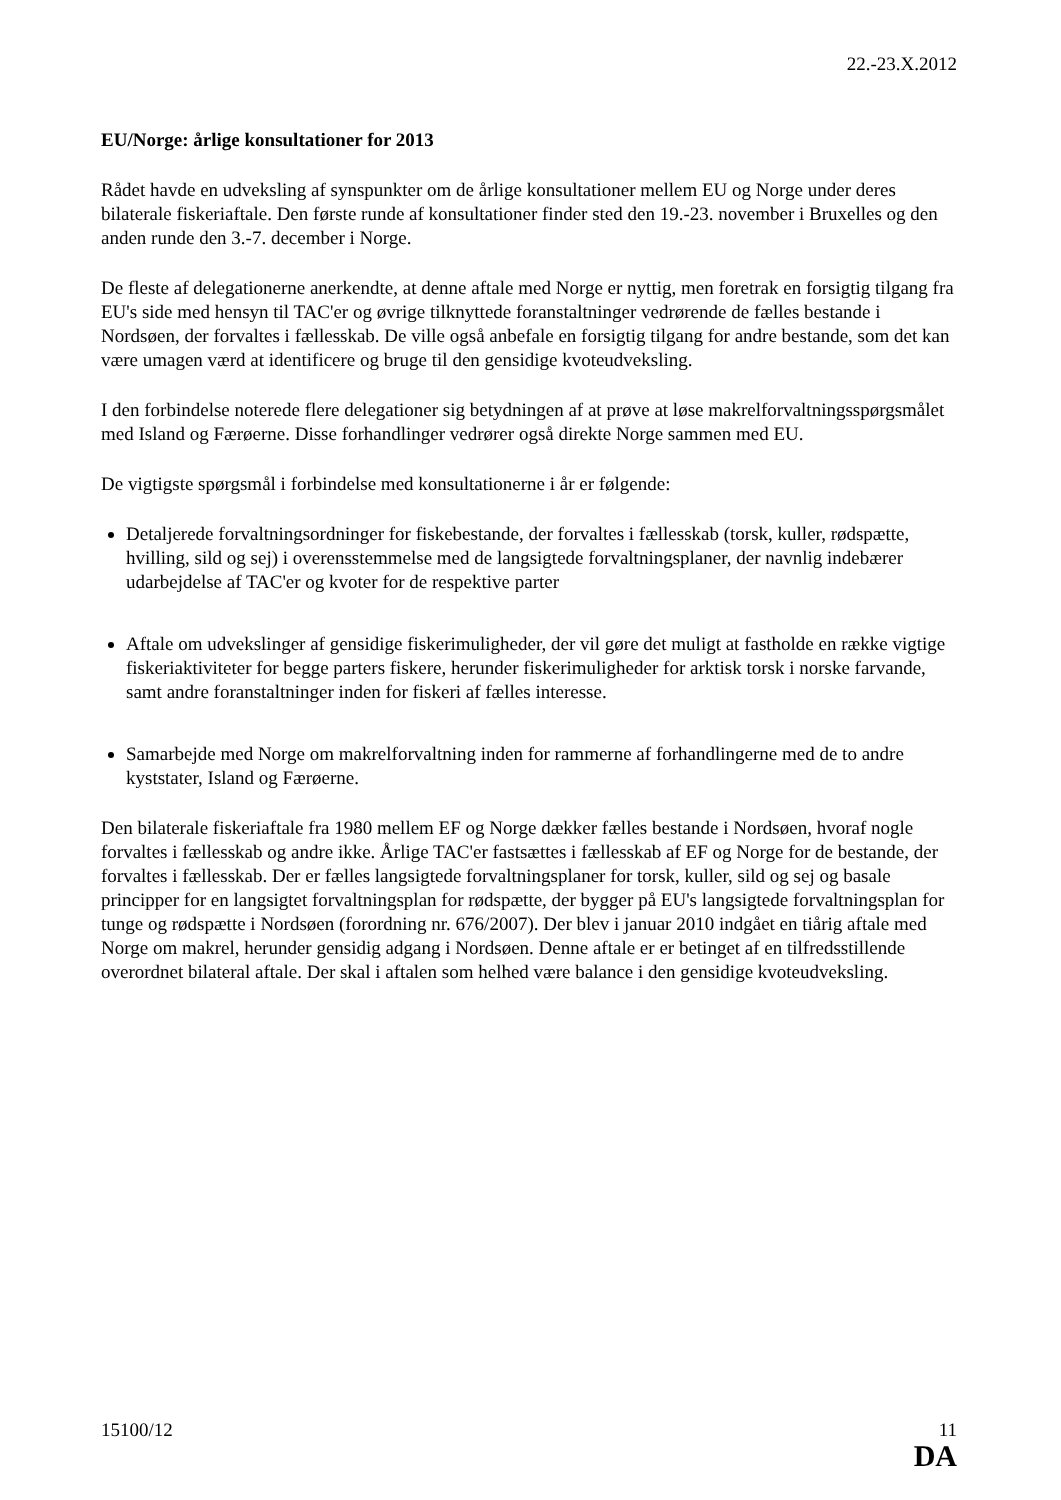22.-23.X.2012
EU/Norge: årlige konsultationer for 2013
Rådet havde en udveksling af synspunkter om de årlige konsultationer mellem EU og Norge under deres bilaterale fiskeriaftale. Den første runde af konsultationer finder sted den 19.-23. november i Bruxelles og den anden runde den 3.-7. december i Norge.
De fleste af delegationerne anerkendte, at denne aftale med Norge er nyttig, men foretrak en forsigtig tilgang fra EU's side med hensyn til TAC'er og øvrige tilknyttede foranstaltninger vedrørende de fælles bestande i Nordsøen, der forvaltes i fællesskab. De ville også anbefale en forsigtig tilgang for andre bestande, som det kan være umagen værd at identificere og bruge til den gensidige kvoteudveksling.
I den forbindelse noterede flere delegationer sig betydningen af at prøve at løse makrelforvaltningsspørgsmålet med Island og Færøerne. Disse forhandlinger vedrører også direkte Norge sammen med EU.
De vigtigste spørgsmål i forbindelse med konsultationerne i år er følgende:
Detaljerede forvaltningsordninger for fiskebestande, der forvaltes i fællesskab (torsk, kuller, rødspætte, hvilling, sild og sej) i overensstemmelse med de langsigtede forvaltningsplaner, der navnlig indebærer udarbejdelse af TAC'er og kvoter for de respektive parter
Aftale om udvekslinger af gensidige fiskerimuligheder, der vil gøre det muligt at fastholde en række vigtige fiskeriaktiviteter for begge parters fiskere, herunder fiskerimuligheder for arktisk torsk i norske farvande, samt andre foranstaltninger inden for fiskeri af fælles interesse.
Samarbejde med Norge om makrelforvaltning inden for rammerne af forhandlingerne med de to andre kyststater, Island og Færøerne.
Den bilaterale fiskeriaftale fra 1980 mellem EF og Norge dækker fælles bestande i Nordsøen, hvoraf nogle forvaltes i fællesskab og andre ikke. Årlige TAC'er fastsættes i fællesskab af EF og Norge for de bestande, der forvaltes i fællesskab. Der er fælles langsigtede forvaltningsplaner for torsk, kuller, sild og sej og basale principper for en langsigtet forvaltningsplan for rødspætte, der bygger på EU's langsigtede forvaltningsplan for tunge og rødspætte i Nordsøen (forordning nr. 676/2007). Der blev i januar 2010 indgået en tiårig aftale med Norge om makrel, herunder gensidig adgang i Nordsøen. Denne aftale er er betinget af en tilfredsstillende overordnet bilateral aftale. Der skal i aftalen som helhed være balance i den gensidige kvoteudveksling.
15100/12 11
DA